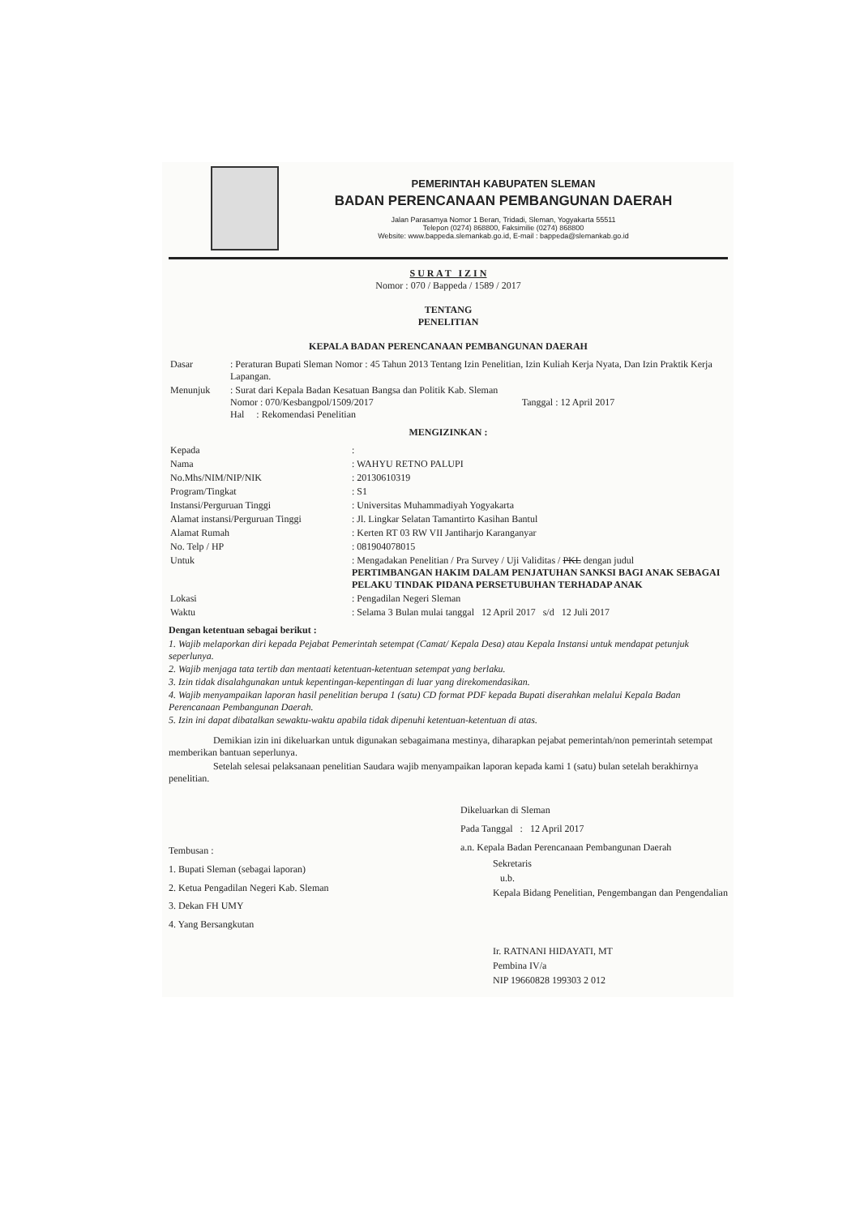PEMERINTAH KABUPATEN SLEMAN
BADAN PERENCANAAN PEMBANGUNAN DAERAH
Jalan Parasamya Nomor 1 Beran, Tridadi, Sleman, Yogyakarta 55511
Telepon (0274) 868800, Faksimilie (0274) 868800
Website: www.bappeda.slemankab.go.id, E-mail : bappeda@slemankab.go.id
S U R A T I Z I N
Nomor : 070 / Bappeda / 1589 / 2017
TENTANG
PENELITIAN
KEPALA BADAN PERENCANAAN PEMBANGUNAN DAERAH
| Dasar | : Peraturan Bupati Sleman Nomor : 45 Tahun 2013 Tentang Izin Penelitian, Izin Kuliah Kerja Nyata, Dan Izin Praktik Kerja Lapangan. |
| Menunjuk | : Surat dari Kepala Badan Kesatuan Bangsa dan Politik Kab. Sleman Nomor : 070/Kesbangpol/1509/2017 Tanggal : 12 April 2017 Hal : Rekomendasi Penelitian |
MENGIZINKAN :
| Kepada | : |
| Nama | : WAHYU RETNO PALUPI |
| No.Mhs/NIM/NIP/NIK | : 20130610319 |
| Program/Tingkat | : S1 |
| Instansi/Perguruan Tinggi | : Universitas Muhammadiyah Yogyakarta |
| Alamat instansi/Perguruan Tinggi | : Jl. Lingkar Selatan Tamantirto Kasihan Bantul |
| Alamat Rumah | : Kerten RT 03 RW VII Jantiharjo Karanganyar |
| No. Telp / HP | : 081904078015 |
| Untuk | : Mengadakan Penelitian / Pra Survey / Uji Validitas / PKL dengan judul PERTIMBANGAN HAKIM DALAM PENJATUHAN SANKSI BAGI ANAK SEBAGAI PELAKU TINDAK PIDANA PERSETUBUHAN TERHADAP ANAK |
| Lokasi | : Pengadilan Negeri Sleman |
| Waktu | : Selama 3 Bulan mulai tanggal 12 April 2017 s/d 12 Juli 2017 |
Dengan ketentuan sebagai berikut :
1. Wajib melaporkan diri kepada Pejabat Pemerintah setempat (Camat/ Kepala Desa) atau Kepala Instansi untuk mendapat petunjuk seperlunya.
2. Wajib menjaga tata tertib dan mentaati ketentuan-ketentuan setempat yang berlaku.
3. Izin tidak disalahgunakan untuk kepentingan-kepentingan di luar yang direkomendasikan.
4. Wajib menyampaikan laporan hasil penelitian berupa 1 (satu) CD format PDF kepada Bupati diserahkan melalui Kepala Badan Perencanaan Pembangunan Daerah.
5. Izin ini dapat dibatalkan sewaktu-waktu apabila tidak dipenuhi ketentuan-ketentuan di atas.
Demikian izin ini dikeluarkan untuk digunakan sebagaimana mestinya, diharapkan pejabat pemerintah/non pemerintah setempat memberikan bantuan seperlunya.
Setelah selesai pelaksanaan penelitian Saudara wajib menyampaikan laporan kepada kami 1 (satu) bulan setelah berakhirnya penelitian.
Tembusan :
1. Bupati Sleman (sebagai laporan)
2. Ketua Pengadilan Negeri Kab. Sleman
3. Dekan FH UMY
4. Yang Bersangkutan
Dikeluarkan di Sleman
Pada Tanggal : 12 April 2017
a.n. Kepala Badan Perencanaan Pembangunan Daerah
Sekretaris
u.b.
Kepala Bidang Penelitian, Pengembangan dan Pengendalian
Ir. RATNANI HIDAYATI, MT
Pembina IV/a
NIP 19660828 199303 2 012